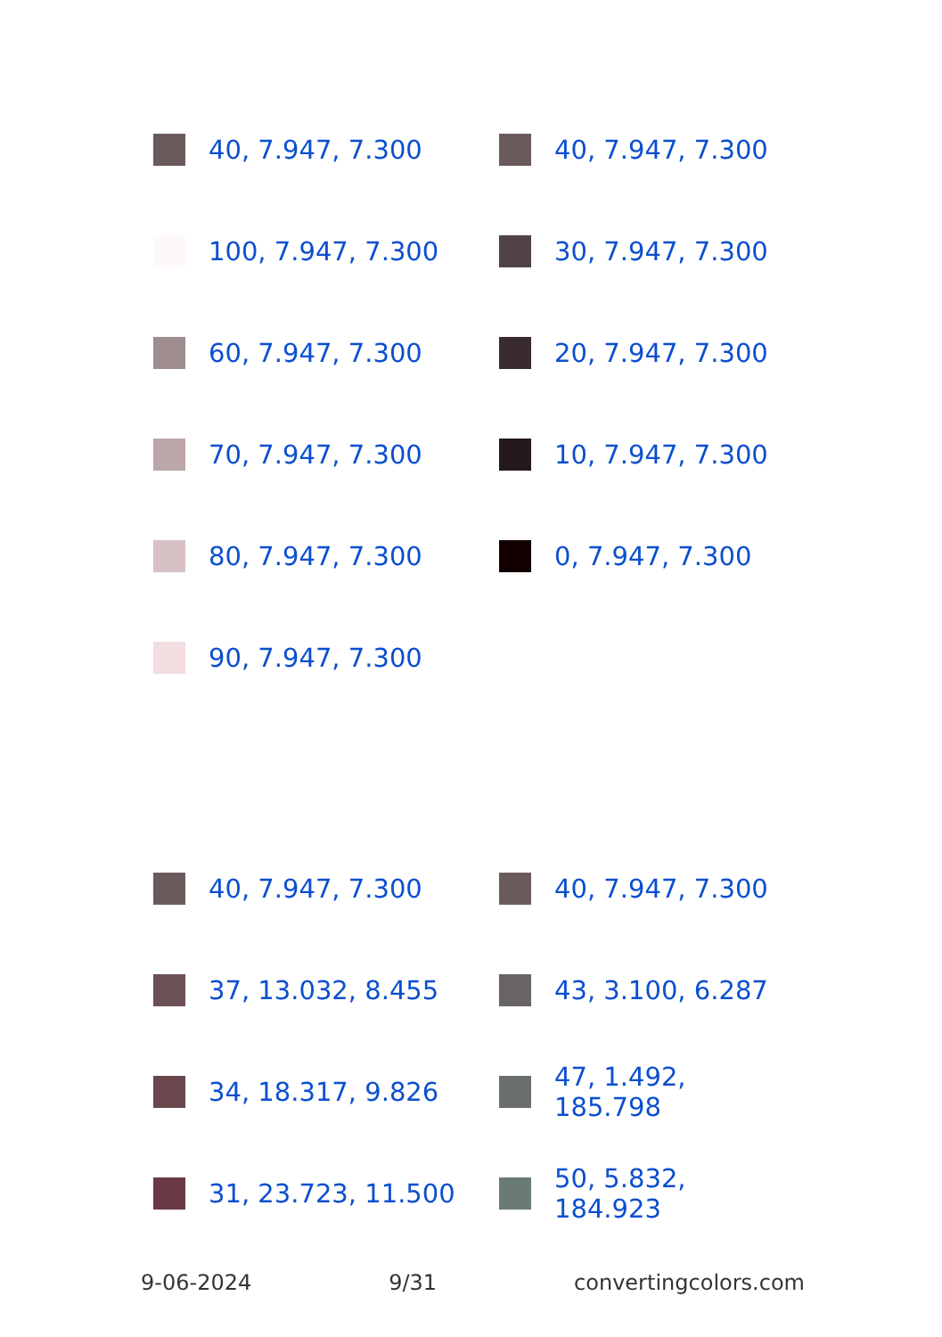40, 7.947, 7.300
40, 7.947, 7.300
100, 7.947, 7.300
30, 7.947, 7.300
60, 7.947, 7.300
20, 7.947, 7.300
70, 7.947, 7.300
10, 7.947, 7.300
80, 7.947, 7.300
0, 7.947, 7.300
90, 7.947, 7.300
40, 7.947, 7.300
40, 7.947, 7.300
37, 13.032, 8.455
43, 3.100, 6.287
34, 18.317, 9.826
47, 1.492, 185.798
31, 23.723, 11.500
50, 5.832, 184.923
9-06-2024 9/31 convertingcolors.com